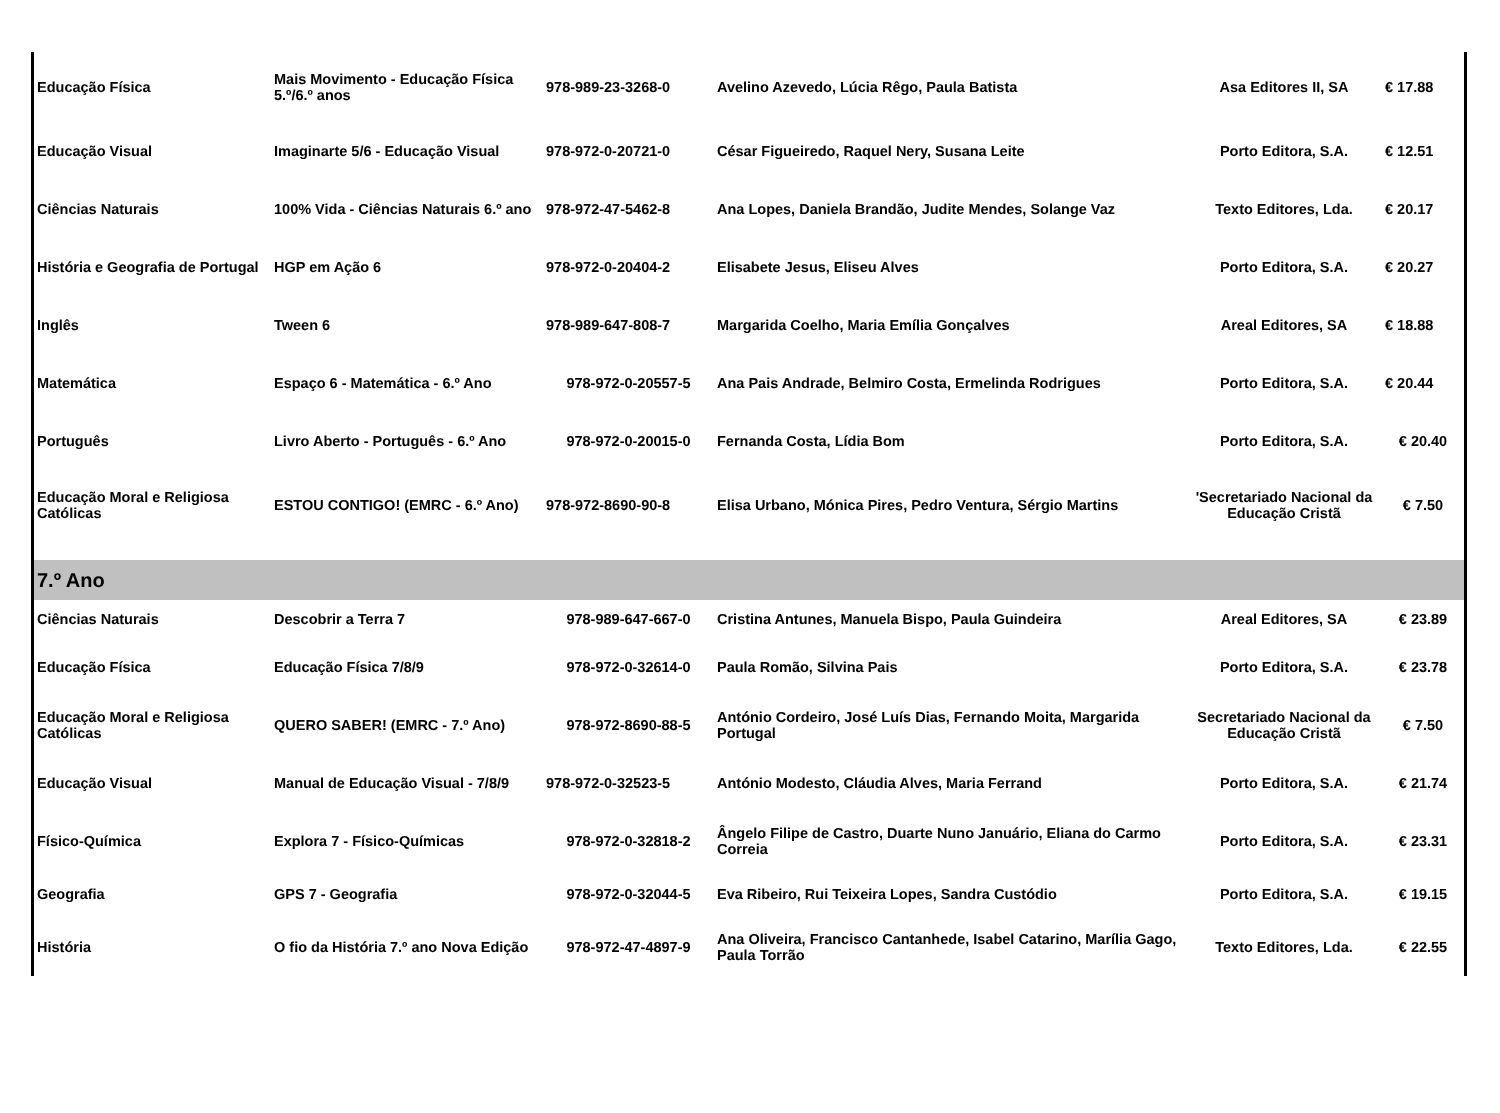| Educação Física | Mais Movimento - Educação Física 5.º/6.º anos | 978-989-23-3268-0 | Avelino Azevedo, Lúcia Rêgo, Paula Batista | Asa Editores II, SA | € 17.88 |
| Educação Visual | Imaginarte 5/6 - Educação Visual | 978-972-0-20721-0 | César Figueiredo, Raquel Nery, Susana Leite | Porto Editora, S.A. | € 12.51 |
| Ciências Naturais | 100% Vida - Ciências Naturais 6.º ano | 978-972-47-5462-8 | Ana Lopes, Daniela Brandão, Judite Mendes, Solange Vaz | Texto Editores, Lda. | € 20.17 |
| História e Geografia de Portugal | HGP em Ação 6 | 978-972-0-20404-2 | Elisabete Jesus, Eliseu Alves | Porto Editora, S.A. | € 20.27 |
| Inglês | Tween 6 | 978-989-647-808-7 | Margarida Coelho, Maria Emília Gonçalves | Areal Editores, SA | € 18.88 |
| Matemática | Espaço 6 - Matemática - 6.º Ano | 978-972-0-20557-5 | Ana Pais Andrade, Belmiro Costa, Ermelinda Rodrigues | Porto Editora, S.A. | € 20.44 |
| Português | Livro Aberto - Português - 6.º Ano | 978-972-0-20015-0 | Fernanda Costa, Lídia Bom | Porto Editora, S.A. | € 20.40 |
| Educação Moral e Religiosa Católicas | ESTOU CONTIGO! (EMRC - 6.º Ano) | 978-972-8690-90-8 | Elisa Urbano, Mónica Pires, Pedro Ventura, Sérgio Martins | 'Secretariado Nacional da Educação Cristã | € 7.50 |
| 7.º Ano | | | | | |
| Ciências Naturais | Descobrir a Terra 7 | 978-989-647-667-0 | Cristina Antunes, Manuela Bispo, Paula Guindeira | Areal Editores, SA | € 23.89 |
| Educação Física | Educação Física 7/8/9 | 978-972-0-32614-0 | Paula Romão, Silvina Pais | Porto Editora, S.A. | € 23.78 |
| Educação Moral e Religiosa Católicas | QUERO SABER! (EMRC - 7.º Ano) | 978-972-8690-88-5 | António Cordeiro, José Luís Dias, Fernando Moita, Margarida Portugal | Secretariado Nacional da Educação Cristã | € 7.50 |
| Educação Visual | Manual de Educação Visual - 7/8/9 | 978-972-0-32523-5 | António Modesto, Cláudia Alves, Maria Ferrand | Porto Editora, S.A. | € 21.74 |
| Físico-Química | Explora 7 - Físico-Químicas | 978-972-0-32818-2 | Ângelo Filipe de Castro, Duarte Nuno Januário, Eliana do Carmo Correia | Porto Editora, S.A. | € 23.31 |
| Geografia | GPS 7 - Geografia | 978-972-0-32044-5 | Eva Ribeiro, Rui Teixeira Lopes, Sandra Custódio | Porto Editora, S.A. | € 19.15 |
| História | O fio da História 7.º ano Nova Edição | 978-972-47-4897-9 | Ana Oliveira, Francisco Cantanhede, Isabel Catarino, Marília Gago, Paula Torrão | Texto Editores, Lda. | € 22.55 |